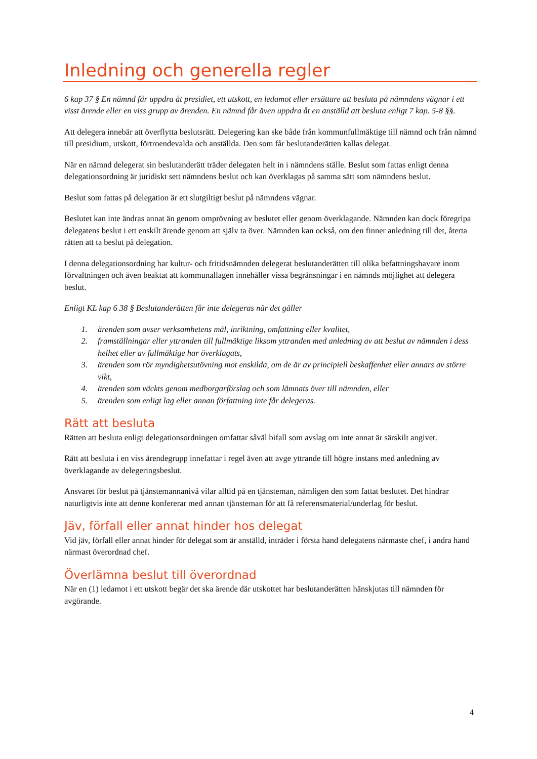Inledning och generella regler
6 kap 37 § En nämnd får uppdra åt presidiet, ett utskott, en ledamot eller ersättare att besluta på nämndens vägnar i ett visst ärende eller en viss grupp av ärenden. En nämnd får även uppdra åt en anställd att besluta enligt 7 kap. 5-8 §§.
Att delegera innebär att överflytta beslutsrätt. Delegering kan ske både från kommunfullmäktige till nämnd och från nämnd till presidium, utskott, förtroendevalda och anställda. Den som får beslutanderätten kallas delegat.
När en nämnd delegerat sin beslutanderätt träder delegaten helt in i nämndens ställe. Beslut som fattas enligt denna delegationsordning är juridiskt sett nämndens beslut och kan överklagas på samma sätt som nämndens beslut.
Beslut som fattas på delegation är ett slutgiltigt beslut på nämndens vägnar.
Beslutet kan inte ändras annat än genom omprövning av beslutet eller genom överklagande. Nämnden kan dock föregripa delegatens beslut i ett enskilt ärende genom att själv ta över. Nämnden kan också, om den finner anledning till det, återta rätten att ta beslut på delegation.
I denna delegationsordning har kultur- och fritidsnämnden delegerat beslutanderätten till olika befattningshavare inom förvaltningen och även beaktat att kommunallagen innehåller vissa begränsningar i en nämnds möjlighet att delegera beslut.
Enligt KL kap 6 38 § Beslutanderätten får inte delegeras när det gäller
1. ärenden som avser verksamhetens mål, inriktning, omfattning eller kvalitet,
2. framställningar eller yttranden till fullmäktige liksom yttranden med anledning av att beslut av nämnden i dess helhet eller av fullmäktige har överklagats,
3. ärenden som rör myndighetsutövning mot enskilda, om de är av principiell beskaffenhet eller annars av större vikt,
4. ärenden som väckts genom medborgarförslag och som lämnats över till nämnden, eller
5. ärenden som enligt lag eller annan författning inte får delegeras.
Rätt att besluta
Rätten att besluta enligt delegationsordningen omfattar såväl bifall som avslag om inte annat är särskilt angivet.
Rätt att besluta i en viss ärendegrupp innefattar i regel även att avge yttrande till högre instans med anledning av överklagande av delegeringsbeslut.
Ansvaret för beslut på tjänstemannanivå vilar alltid på en tjänsteman, nämligen den som fattat beslutet. Det hindrar naturligtvis inte att denne konfererar med annan tjänsteman för att få referensmaterial/underlag för beslut.
Jäv, förfall eller annat hinder hos delegat
Vid jäv, förfall eller annat hinder för delegat som är anställd, inträder i första hand delegatens närmaste chef, i andra hand närmast överordnad chef.
Överlämna beslut till överordnad
När en (1) ledamot i ett utskott begär det ska ärende där utskottet har beslutanderätten hänskjutas till nämnden för avgörande.
4